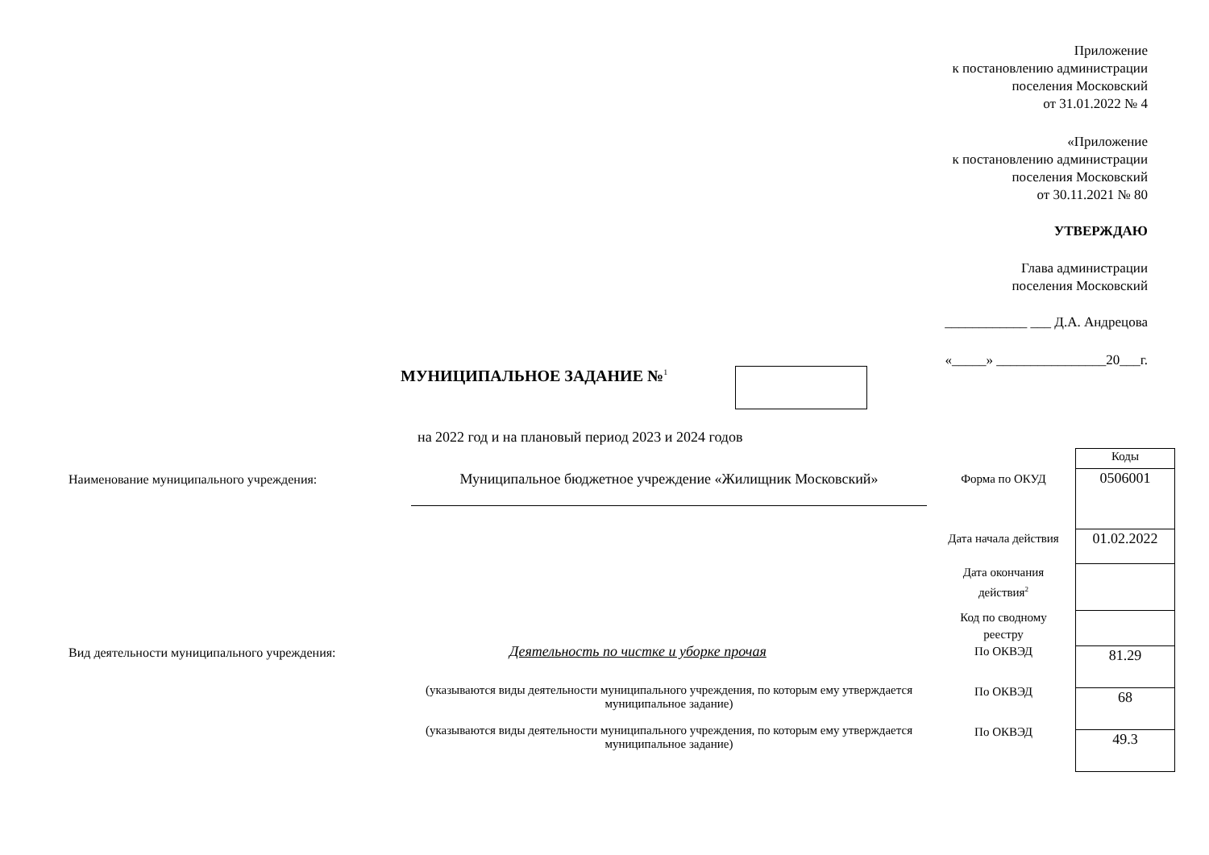Приложение
к постановлению администрации
поселения Московский
от 31.01.2022 № 4
«Приложение
к постановлению администрации
поселения Московский
от 30.11.2021 № 80
УТВЕРЖДАЮ
Глава администрации
поселения Московский
____________ ___ Д.А. Андрецова
«_____» ________________20___г.
МУНИЦИПАЛЬНОЕ ЗАДАНИЕ №<sup>1</sup>
на 2022 год и на плановый период 2023 и 2024 годов
| Коды |
| 0506001 |
| 01.02.2022 |
| 81.29 |
| 68 |
| 49.3 |
Наименование муниципального учреждения:
Муниципальное бюджетное учреждение «Жилищник Московский» Форма по ОКУД
Дата начала действия
Дата окончания действия<sup>2</sup>
Код по сводному реестру
Вид деятельности муниципального учреждения:
Деятельность по чистке и уборке прочая
По ОКВЭД
(указываются виды деятельности муниципального учреждения, по которым ему утверждается муниципальное задание)
По ОКВЭД
(указываются виды деятельности муниципального учреждения, по которым ему утверждается муниципальное задание)
По ОКВЭД